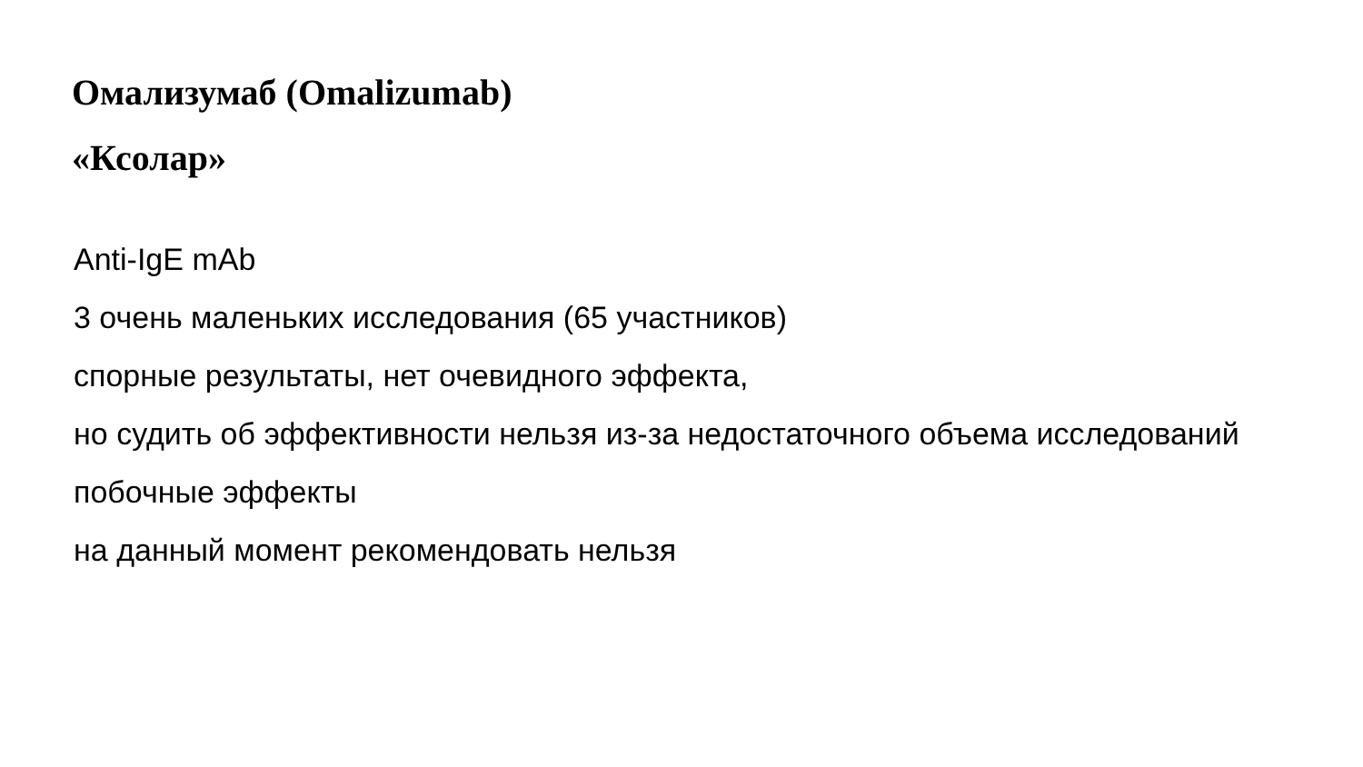Омализумаб (Omalizumab)
«Ксолар»
Anti-IgE mAb
3 очень маленьких исследования (65 участников)
спорные результаты, нет очевидного эффекта,
но судить об эффективности нельзя из-за недостаточного объема исследований
побочные эффекты
на данный момент рекомендовать нельзя